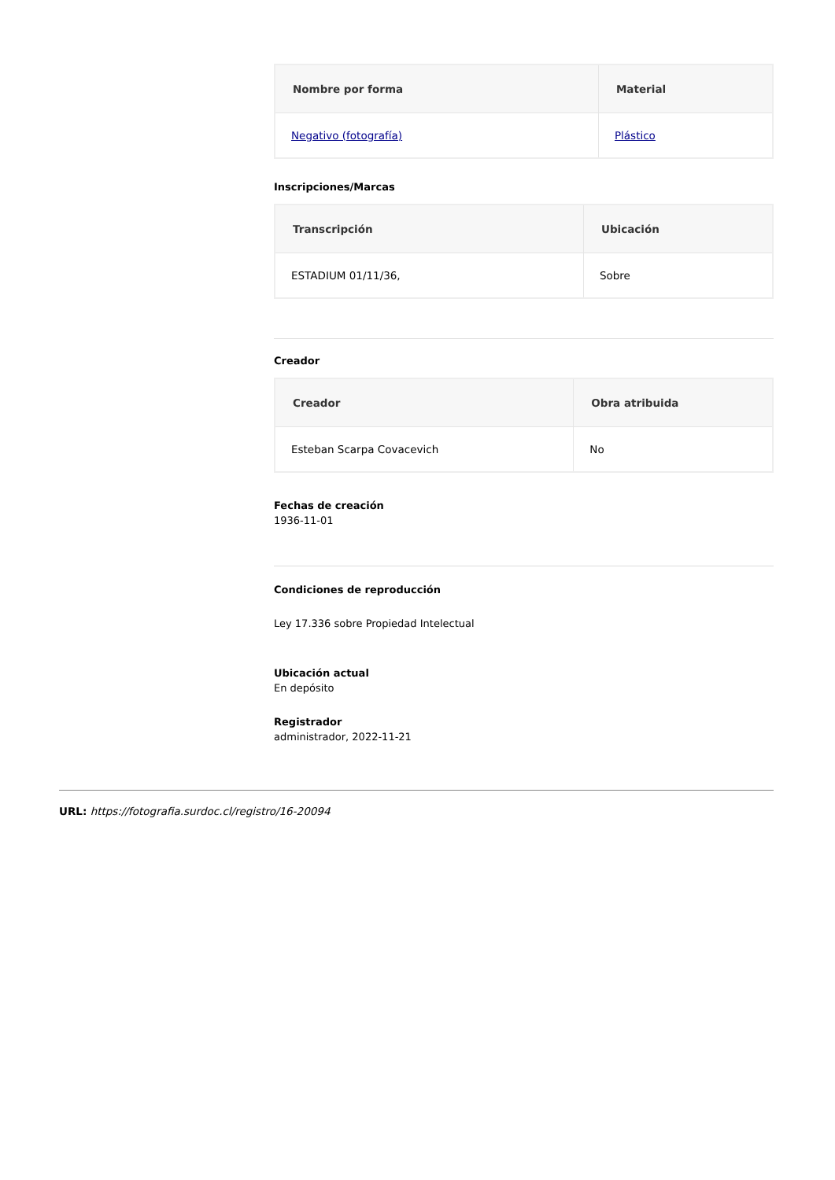| Nombre por forma | Material |
| --- | --- |
| Negativo (fotografía) | Plástico |
Inscripciones/Marcas
| Transcripción | Ubicación |
| --- | --- |
| ESTADIUM 01/11/36, | Sobre |
Creador
| Creador | Obra atribuida |
| --- | --- |
| Esteban Scarpa Covacevich | No |
Fechas de creación
1936-11-01
Condiciones de reproducción
Ley 17.336 sobre Propiedad Intelectual
Ubicación actual
En depósito
Registrador
administrador, 2022-11-21
URL: https://fotografia.surdoc.cl/registro/16-20094